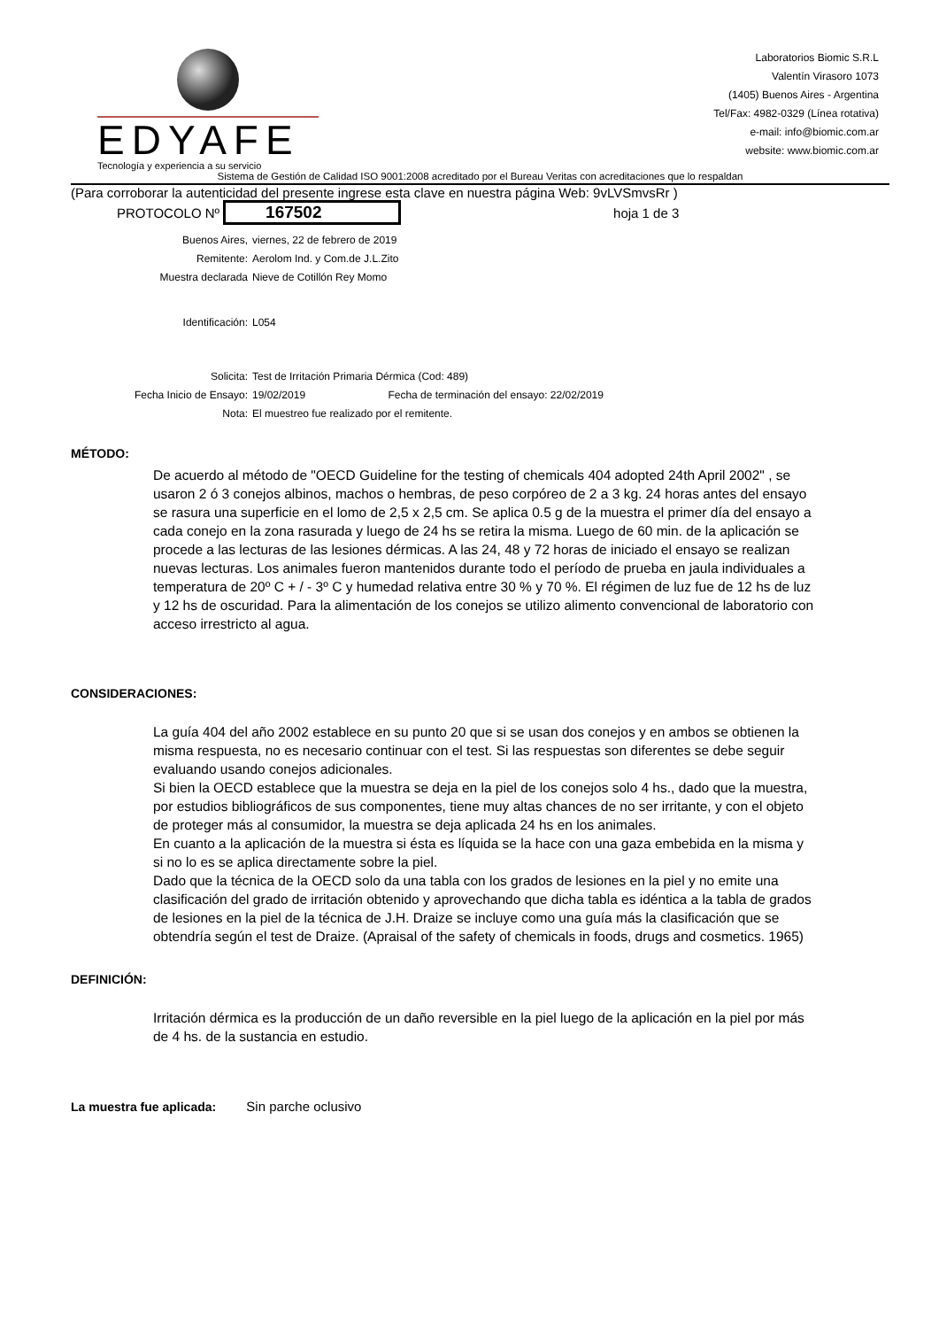EDYAFE
Tecnología y experiencia a su servicio
Laboratorios Biomic S.R.L
Valentín Virasoro 1073
(1405) Buenos Aires - Argentina
Tel/Fax: 4982-0329 (Línea rotativa)
e-mail: info@biomic.com.ar
website: www.biomic.com.ar
Sistema de Gestión de Calidad ISO 9001:2008 acreditado por el Bureau Veritas con acreditaciones que lo respaldan
(Para corroborar la autenticidad del presente ingrese esta clave en nuestra página Web: 9vLVSmvsRr )
PROTOCOLO Nº 167502 hoja 1 de 3
Buenos Aires,
viernes, 22 de febrero de 2019
Remitente:
Aerolom Ind. y Com.de J.L.Zito
Muestra declarada
Nieve de Cotillón Rey Momo
Identificación:
L054
Solicita:
Test de Irritación Primaria Dérmica (Cod: 489)
Fecha Inicio de Ensayo:
19/02/2019 Fecha de terminación del ensayo: 22/02/2019
Nota:
El muestreo fue realizado por el remitente.
MÉTODO:
De acuerdo al método de "OECD Guideline for the testing of chemicals 404 adopted 24th April 2002" , se usaron 2 ó 3 conejos albinos, machos o hembras, de peso corpóreo de 2 a 3 kg. 24 horas antes del ensayo se rasura una superficie en el lomo de 2,5 x 2,5 cm. Se aplica 0.5 g de la muestra el primer día del ensayo a cada conejo en la zona rasurada y luego de 24 hs se retira la misma. Luego de 60 min. de la aplicación se procede a las lecturas de las lesiones dérmicas. A las 24, 48 y 72 horas de iniciado el ensayo se realizan nuevas lecturas. Los animales fueron mantenidos durante todo el período de prueba en jaula individuales a temperatura de 20º C + / - 3º C y humedad relativa entre 30 % y 70 %. El régimen de luz fue de 12 hs de luz y 12 hs de oscuridad. Para la alimentación de los conejos se utilizo alimento convencional de laboratorio con acceso irrestricto al agua.
CONSIDERACIONES:
La guía 404 del año 2002 establece en su punto 20 que si se usan dos conejos y en ambos se obtienen la misma respuesta, no es necesario continuar con el test. Si las respuestas son diferentes se debe seguir evaluando usando conejos adicionales.
Si bien la OECD establece que la muestra se deja en la piel de los conejos solo 4 hs., dado que la muestra, por estudios bibliográficos de sus componentes, tiene muy altas chances de no ser irritante, y con el objeto de proteger más al consumidor, la muestra se deja aplicada 24 hs en los animales.
En cuanto a la aplicación de la muestra si ésta es líquida se la hace con una gaza embebida en la misma y si no lo es se aplica directamente sobre la piel.
Dado que la técnica de la OECD solo da una tabla con los grados de lesiones en la piel y no emite una clasificación del grado de irritación obtenido y aprovechando que dicha tabla es idéntica a la tabla de grados de lesiones en la piel de la técnica de J.H. Draize se incluye como una guía más la clasificación que se obtendría según el test de Draize. (Apraisal of the safety of chemicals in foods, drugs and cosmetics. 1965)
DEFINICIÓN:
Irritación dérmica es la producción de un daño reversible en la piel luego de la aplicación en la piel por más de 4 hs. de la sustancia en estudio.
La muestra fue aplicada: Sin parche oclusivo